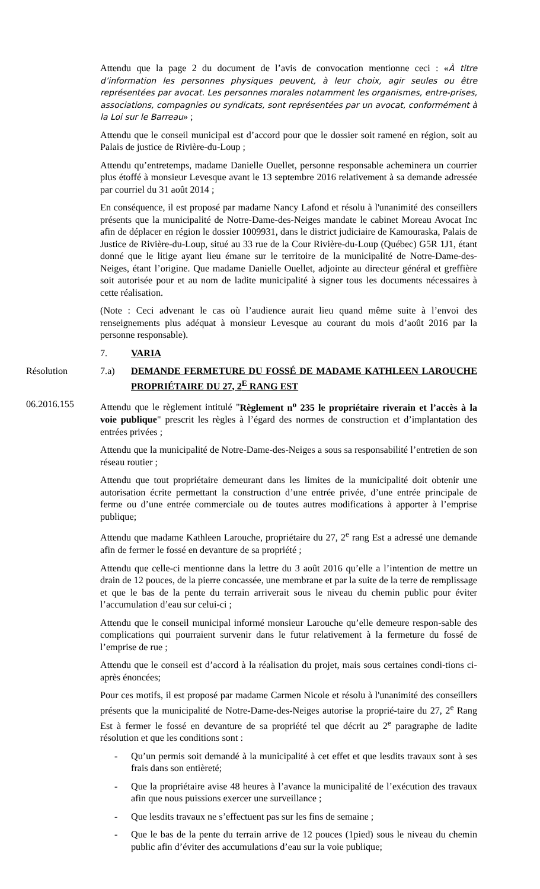Attendu que la page 2 du document de l’avis de convocation mentionne ceci : «À titre d’information les personnes physiques peuvent, à leur choix, agir seules ou être représentées par avocat. Les personnes morales notamment les organismes, entre-prises, associations, compagnies ou syndicats, sont représentées par un avocat, conformément à la Loi sur le Barreau» ;
Attendu que le conseil municipal est d’accord pour que le dossier soit ramené en région, soit au Palais de justice de Rivière-du-Loup ;
Attendu qu’entretemps, madame Danielle Ouellet, personne responsable acheminera un courrier plus étoffé à monsieur Levesque avant le 13 septembre 2016 relativement à sa demande adressée par courriel du 31 août 2014 ;
En conséquence, il est proposé par madame Nancy Lafond et résolu à l'unanimité des conseillers présents que la municipalité de Notre-Dame-des-Neiges mandate le cabinet Moreau Avocat Inc afin de déplacer en région le dossier 1009931, dans le district judiciaire de Kamouraska, Palais de Justice de Rivière-du-Loup, situé au 33 rue de la Cour Rivière-du-Loup (Québec) G5R 1J1, étant donné que le litige ayant lieu émane sur le territoire de la municipalité de Notre-Dame-des-Neiges, étant l’origine. Que madame Danielle Ouellet, adjointe au directeur général et greffière soit autorisée pour et au nom de ladite municipalité à signer tous les documents nécessaires à cette réalisation.
(Note : Ceci advenant le cas où l’audience aurait lieu quand même suite à l’envoi des renseignements plus adéquat à monsieur Levesque au courant du mois d’août 2016 par la personne responsable).
7. VARIA
Résolution 7.a) DEMANDE FERMETURE DU FOSSÉ DE MADAME KATHLEEN LAROUCHE PROPRIÉTAIRE DU 27, 2<sup>E</sup> RANG EST
06.2016.155 Attendu que le règlement intitulé "Règlement n<sup>o</sup> 235 le propriétaire riverain et l’accès à la voie publique" prescrit les règles à l’égard des normes de construction et d’implantation des entrées privées ;
Attendu que la municipalité de Notre-Dame-des-Neiges a sous sa responsabilité l’entretien de son réseau routier ;
Attendu que tout propriétaire demeurant dans les limites de la municipalité doit obtenir une autorisation écrite permettant la construction d’une entrée privée, d’une entrée principale de ferme ou d’une entrée commerciale ou de toutes autres modifications à apporter à l’emprise publique;
Attendu que madame Kathleen Larouche, propriétaire du 27, 2<sup>e</sup> rang Est a adressé une demande afin de fermer le fossé en devanture de sa propriété ;
Attendu que celle-ci mentionne dans la lettre du 3 août 2016 qu’elle a l’intention de mettre un drain de 12 pouces, de la pierre concassée, une membrane et par la suite de la terre de remplissage et que le bas de la pente du terrain arriverait sous le niveau du chemin public pour éviter l’accumulation d’eau sur celui-ci ;
Attendu que le conseil municipal informé monsieur Larouche qu’elle demeure respon-sable des complications qui pourraient survenir dans le futur relativement à la fermeture du fossé de l’emprise de rue ;
Attendu que le conseil est d’accord à la réalisation du projet, mais sous certaines condi-tions ci-après énoncées;
Pour ces motifs, il est proposé par madame Carmen Nicole et résolu à l'unanimité des conseillers présents que la municipalité de Notre-Dame-des-Neiges autorise la proprié-taire du 27, 2<sup>e</sup> Rang Est à fermer le fossé en devanture de sa propriété tel que décrit au 2<sup>e</sup> paragraphe de ladite résolution et que les conditions sont :
- Qu’un permis soit demandé à la municipalité à cet effet et que lesdits travaux sont à ses frais dans son entièreté;
- Que la propriétaire avise 48 heures à l’avance la municipalité de l’exécution des travaux afin que nous puissions exercer une surveillance ;
- Que lesdits travaux ne s’effectuent pas sur les fins de semaine ;
- Que le bas de la pente du terrain arrive de 12 pouces (1pied) sous le niveau du chemin public afin d’éviter des accumulations d’eau sur la voie publique;